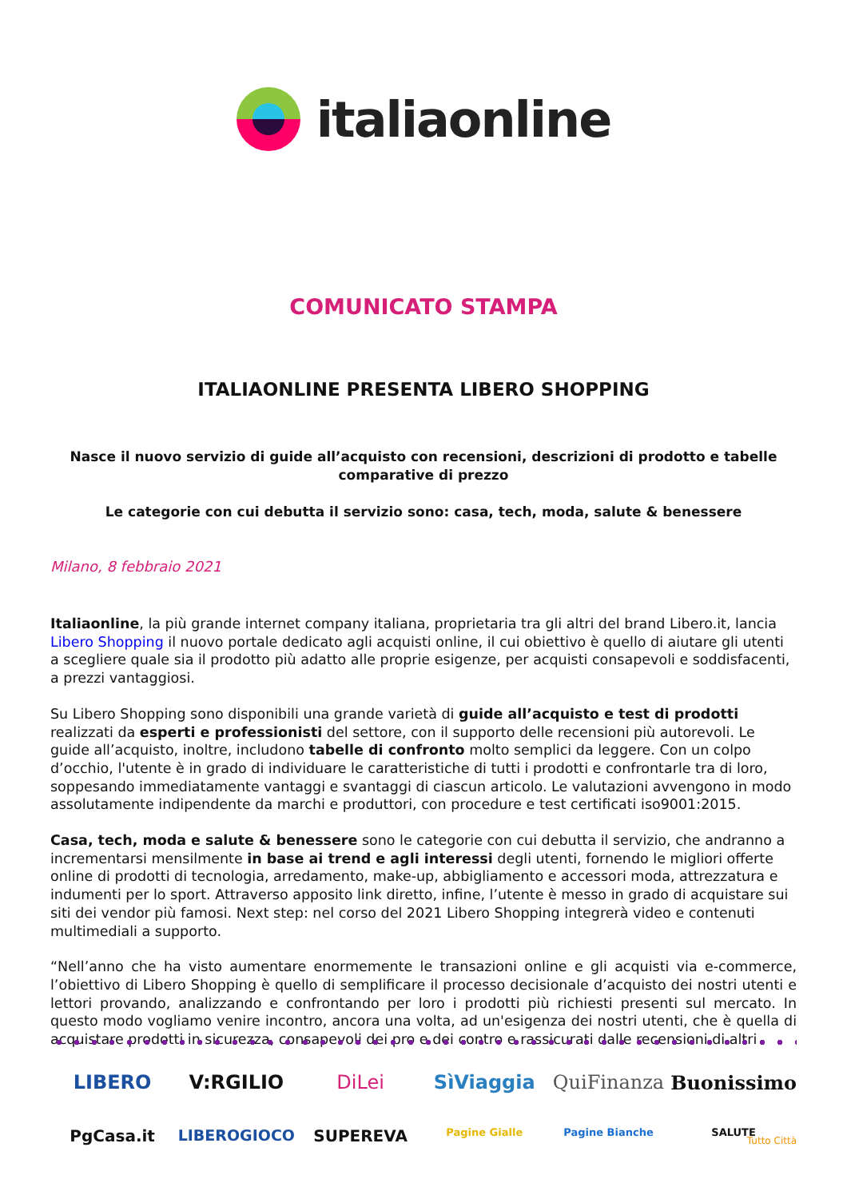italiaonline
COMUNICATO STAMPA
ITALIAONLINE PRESENTA LIBERO SHOPPING
Nasce il nuovo servizio di guide all’acquisto con recensioni, descrizioni di prodotto e tabelle comparative di prezzo
Le categorie con cui debutta il servizio sono: casa, tech, moda, salute & benessere
Milano, 8 febbraio 2021
Italiaonline, la più grande internet company italiana, proprietaria tra gli altri del brand Libero.it, lancia Libero Shopping il nuovo portale dedicato agli acquisti online, il cui obiettivo è quello di aiutare gli utenti a scegliere quale sia il prodotto più adatto alle proprie esigenze, per acquisti consapevoli e soddisfacenti, a prezzi vantaggiosi.
Su Libero Shopping sono disponibili una grande varietà di guide all’acquisto e test di prodotti realizzati da esperti e professionisti del settore, con il supporto delle recensioni più autorevoli. Le guide all’acquisto, inoltre, includono tabelle di confronto molto semplici da leggere. Con un colpo d’occhio, l'utente è in grado di individuare le caratteristiche di tutti i prodotti e confrontarle tra di loro, soppesando immediatamente vantaggi e svantaggi di ciascun articolo. Le valutazioni avvengono in modo assolutamente indipendente da marchi e produttori, con procedure e test certificati iso9001:2015.
Casa, tech, moda e salute & benessere sono le categorie con cui debutta il servizio, che andranno a incrementarsi mensilmente in base ai trend e agli interessi degli utenti, fornendo le migliori offerte online di prodotti di tecnologia, arredamento, make-up, abbigliamento e accessori moda, attrezzatura e indumenti per lo sport. Attraverso apposito link diretto, infine, l’utente è messo in grado di acquistare sui siti dei vendor più famosi. Next step: nel corso del 2021 Libero Shopping integrerà video e contenuti multimediali a supporto.
“Nell’anno che ha visto aumentare enormemente le transazioni online e gli acquisti via e-commerce, l’obiettivo di Libero Shopping è quello di semplificare il processo decisionale d’acquisto dei nostri utenti e lettori provando, analizzando e confrontando per loro i prodotti più richiesti presenti sul mercato. In questo modo vogliamo venire incontro, ancora una volta, ad un'esigenza dei nostri utenti, che è quella di acquistare prodotti in sicurezza, consapevoli dei pro e dei contro e rassicurati dalle recensioni di altri
LIBERO
V:RGILIO
DiLei
SìViaggia
QuiFinanza
Buonissimo
PgCasa.it
LIBEROGIOCO
SUPEREVA
Pagine Gialle
Pagine Bianche
SALUTE
Tutto Città